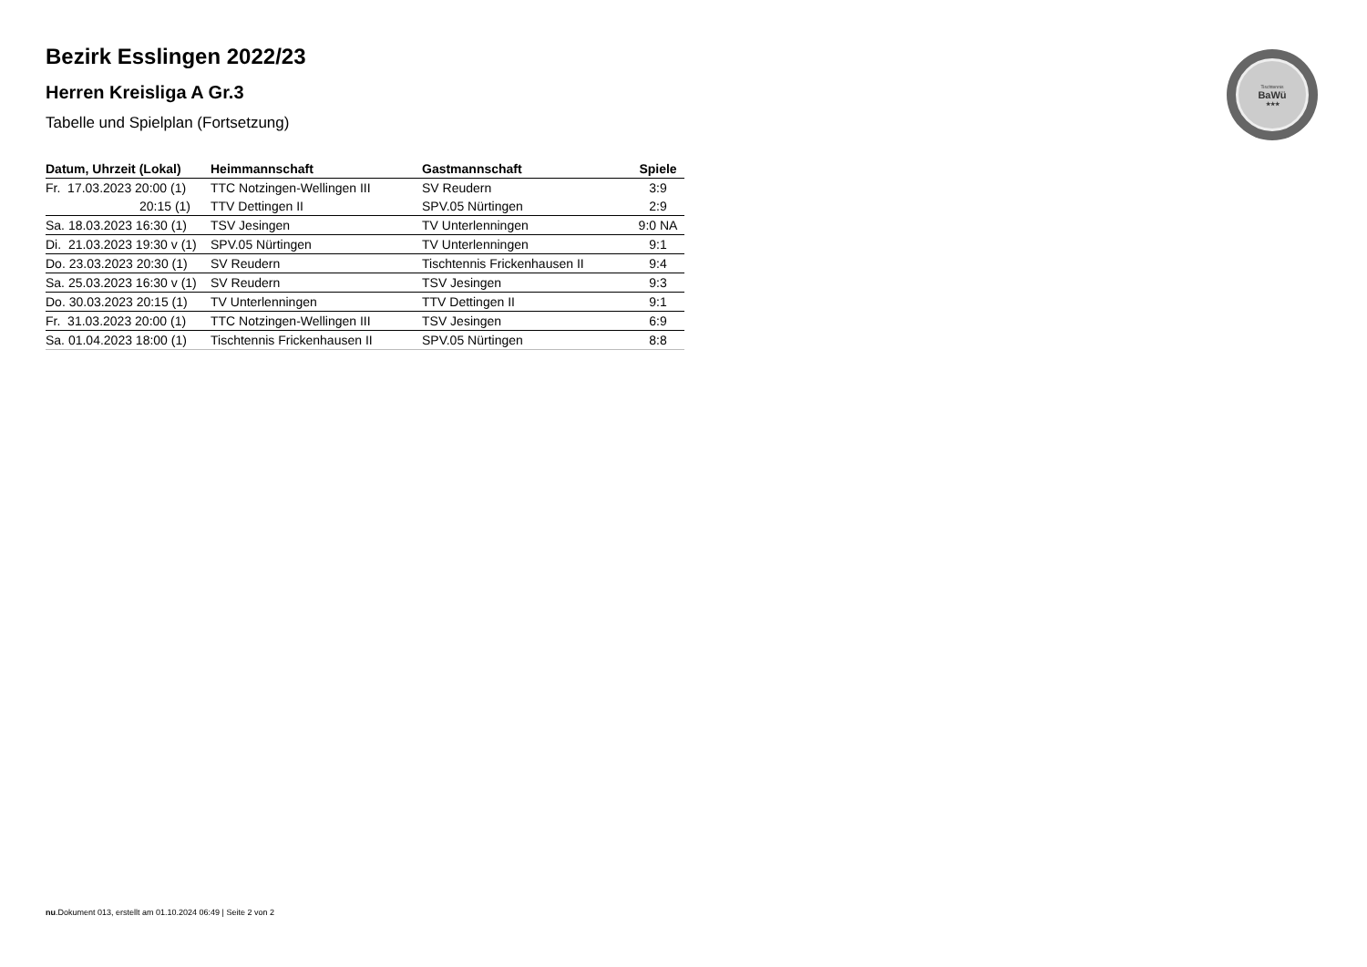Tischtennis
BaWü
★★★
Bezirk Esslingen 2022/23
Herren Kreisliga A Gr.3
Tabelle und Spielplan (Fortsetzung)
| Datum, Uhrzeit (Lokal) | Heimmannschaft | Gastmannschaft | Spiele |
| --- | --- | --- | --- |
| Fr. 17.03.2023 20:00 (1) | TTC Notzingen-Wellingen III | SV Reudern | 3:9 |
| 20:15 (1) | TTV Dettingen II | SPV.05 Nürtingen | 2:9 |
| Sa. 18.03.2023 16:30 (1) | TSV Jesingen | TV Unterlenningen | 9:0 NA |
| Di. 21.03.2023 19:30 v (1) | SPV.05 Nürtingen | TV Unterlenningen | 9:1 |
| Do. 23.03.2023 20:30 (1) | SV Reudern | Tischtennis Frickenhausen II | 9:4 |
| Sa. 25.03.2023 16:30 v (1) | SV Reudern | TSV Jesingen | 9:3 |
| Do. 30.03.2023 20:15 (1) | TV Unterlenningen | TTV Dettingen II | 9:1 |
| Fr. 31.03.2023 20:00 (1) | TTC Notzingen-Wellingen III | TSV Jesingen | 6:9 |
| Sa. 01.04.2023 18:00 (1) | Tischtennis Frickenhausen II | SPV.05 Nürtingen | 8:8 |
nu.Dokument 013, erstellt am 01.10.2024 06:49 | Seite 2 von 2